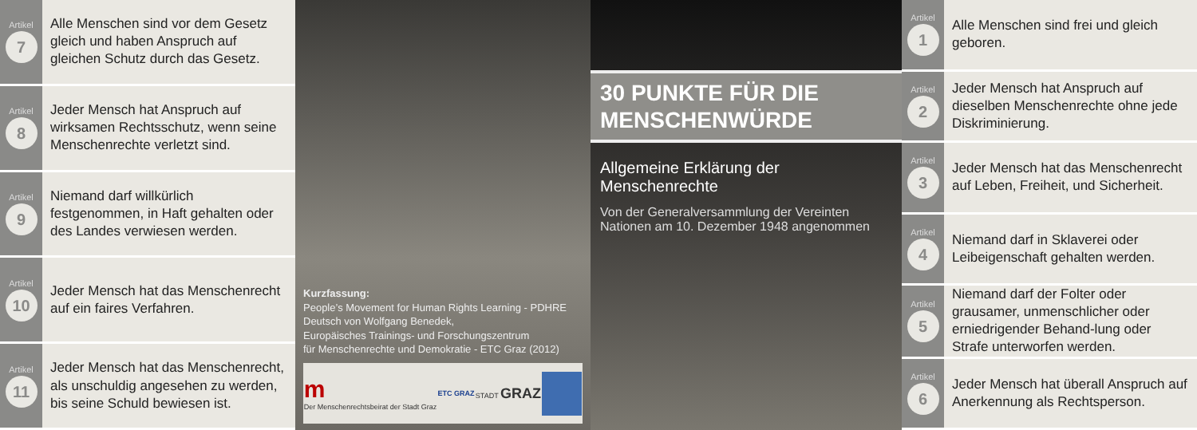Artikel
7
Alle Menschen sind vor dem Gesetz gleich und haben Anspruch auf gleichen Schutz durch das Gesetz.
Artikel
8
Jeder Mensch hat Anspruch auf wirksamen Rechtsschutz, wenn seine Menschenrechte verletzt sind.
Artikel
9
Niemand darf willkürlich festgenommen, in Haft gehalten oder des Landes verwiesen werden.
Artikel
10
Jeder Mensch hat das Menschenrecht auf ein faires Verfahren.
Artikel
11
Jeder Mensch hat das Menschenrecht, als unschuldig angesehen zu werden, bis seine Schuld bewiesen ist.
Kurzfassung:
People’s Movement for Human Rights Learning - PDHRE
Deutsch von Wolfgang Benedek,
Europäisches Trainings- und Forschungszentrum
für Menschenrechte und Demokratie - ETC Graz (2012)
m
Der Menschenrechtsbeirat der Stadt Graz ETC GRAZ STADT GRAZ
30 PUNKTE FÜR DIE
MENSCHENWÜRDE
Allgemeine Erklärung der Menschenrechte
Von der Generalversammlung der Vereinten Nationen am 10. Dezember 1948 angenommen
Artikel
1
Alle Menschen sind frei und gleich geboren.
Artikel
2
Jeder Mensch hat Anspruch auf dieselben Menschenrechte ohne jede Diskriminierung.
Artikel
3
Jeder Mensch hat das Menschenrecht auf Leben, Freiheit, und Sicherheit.
Artikel
4
Niemand darf in Sklaverei oder Leibeigenschaft gehalten werden.
Artikel
5
Niemand darf der Folter oder grausamer, unmenschlicher oder erniedrigender Behand-lung oder Strafe unterworfen werden.
Artikel
6
Jeder Mensch hat überall Anspruch auf Anerkennung als Rechtsperson.